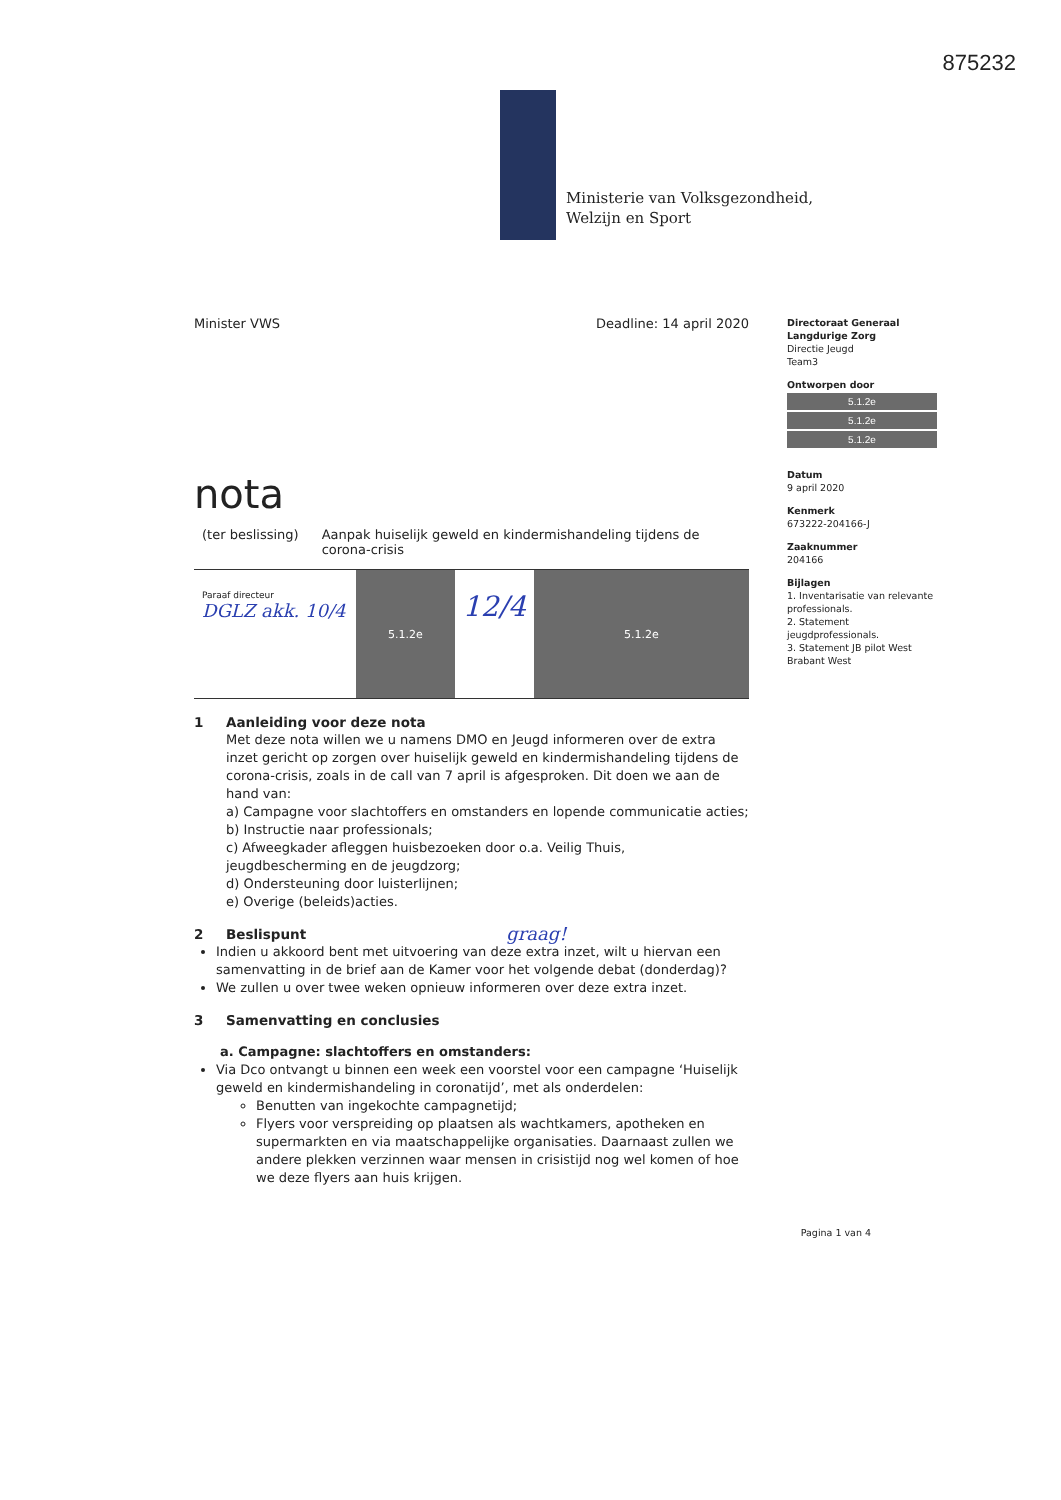875232
Ministerie van Volksgezondheid,
Welzijn en Sport
Minister VWS Deadline: 14 april 2020
nota
(ter beslissing) Aanpak huiselijk geweld en kindermishandeling tijdens de corona-crisis
Paraaf directeur
DGLZ akk. 10/4
5.1.2e
12/4
5.1.2e
1 Aanleiding voor deze nota
Met deze nota willen we u namens DMO en Jeugd informeren over de extra inzet gericht op zorgen over huiselijk geweld en kindermishandeling tijdens de corona-crisis, zoals in de call van 7 april is afgesproken. Dit doen we aan de hand van:
a) Campagne voor slachtoffers en omstanders en lopende communicatie acties;
b) Instructie naar professionals;
c) Afweegkader afleggen huisbezoeken door o.a. Veilig Thuis, jeugdbescherming en de jeugdzorg;
d) Ondersteuning door luisterlijnen;
e) Overige (beleids)acties.
2 Beslispunt graag!
Indien u akkoord bent met uitvoering van deze extra inzet, wilt u hiervan een samenvatting in de brief aan de Kamer voor het volgende debat (donderdag)?
We zullen u over twee weken opnieuw informeren over deze extra inzet.
3 Samenvatting en conclusies
a. Campagne: slachtoffers en omstanders:
Via Dco ontvangt u binnen een week een voorstel voor een campagne ‘Huiselijk geweld en kindermishandeling in coronatijd’, met als onderdelen:
Benutten van ingekochte campagnetijd;
Flyers voor verspreiding op plaatsen als wachtkamers, apotheken en supermarkten en via maatschappelijke organisaties. Daarnaast zullen we andere plekken verzinnen waar mensen in crisistijd nog wel komen of hoe we deze flyers aan huis krijgen.
Directoraat Generaal Langdurige Zorg
Directie Jeugd
Team3
Ontworpen door
5.1.2e
5.1.2e
5.1.2e
Datum
9 april 2020
Kenmerk
673222-204166-J
Zaaknummer
204166
Bijlagen
1. Inventarisatie van relevante professionals.
2. Statement jeugdprofessionals.
3. Statement JB pilot West Brabant West
Pagina 1 van 4